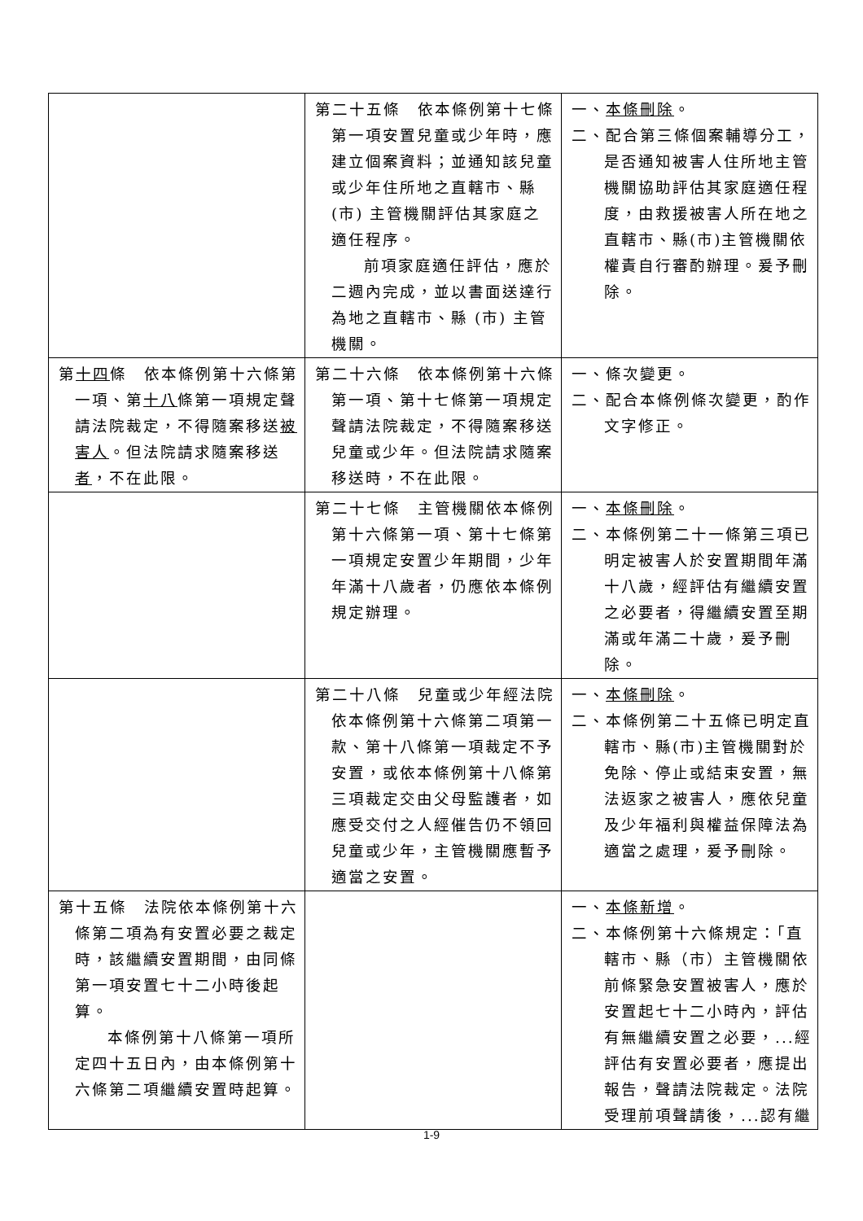| | 第二十五條 依本條例第十七條第一項安置兒童或少年時，應建立個案資料；並通知該兒童或少年住所地之直轄市、縣(市) 主管機關評估其家庭之適任程序。 前項家庭適任評估，應於二週內完成，並以書面送達行為地之直轄市、縣 (市) 主管機關。 | 一、 本條刪除 。 二、配合第三條個案輔導分工，是否通知被害人住所地主管機關協助評估其家庭適任程度，由救援被害人所在地之直轄市、縣(市)主管機關依權責自行審酌辦理。爰予刪除。 |
| 第 十四 條 依本條例第十六條第一項、第 十八 條第一項規定聲請法院裁定，不得隨案移送 被害人 。但法院請求隨案移送 者 ，不在此限。 | 第二十六條 依本條例第十六條第一項、第十七條第一項規定聲請法院裁定，不得隨案移送兒童或少年。但法院請求隨案移送時，不在此限。 | 一、條次變更。 二、配合本條例條次變更，酌作文字修正。 |
| | 第二十七條 主管機關依本條例第十六條第一項、第十七條第一項規定安置少年期間，少年年滿十八歲者，仍應依本條例規定辦理。 | 一、 本條刪除 。 二、本條例第二十一條第三項已明定被害人於安置期間年滿十八歲，經評估有繼續安置之必要者，得繼續安置至期滿或年滿二十歲，爰予刪除。 |
| | 第二十八條 兒童或少年經法院依本條例第十六條第二項第一款、第十八條第一項裁定不予安置，或依本條例第十八條第三項裁定交由父母監護者，如應受交付之人經催告仍不領回兒童或少年，主管機關應暫予適當之安置。 | 一、 本條刪除 。 二、本條例第二十五條已明定直轄市、縣(市)主管機關對於免除、停止或結束安置，無法返家之被害人，應依兒童及少年福利與權益保障法為適當之處理，爰予刪除。 |
| 第十五條 法院依本條例第十六條第二項為有安置必要之裁定時，該繼續安置期間，由同條第一項安置七十二小時後起算。 本條例第十八條第一項所定四十五日內，由本條例第十六條第二項繼續安置時起算。 | | 一、 本條新增 。 二、本條例第十六條規定：「直轄市、縣（市）主管機關依前條緊急安置被害人，應於安置起七十二小時內，評估有無繼續安置之必要，...經評估有安置必要者，應提出報告，聲請法院裁定。法院受理前項聲請後，...認有繼 |
1-9